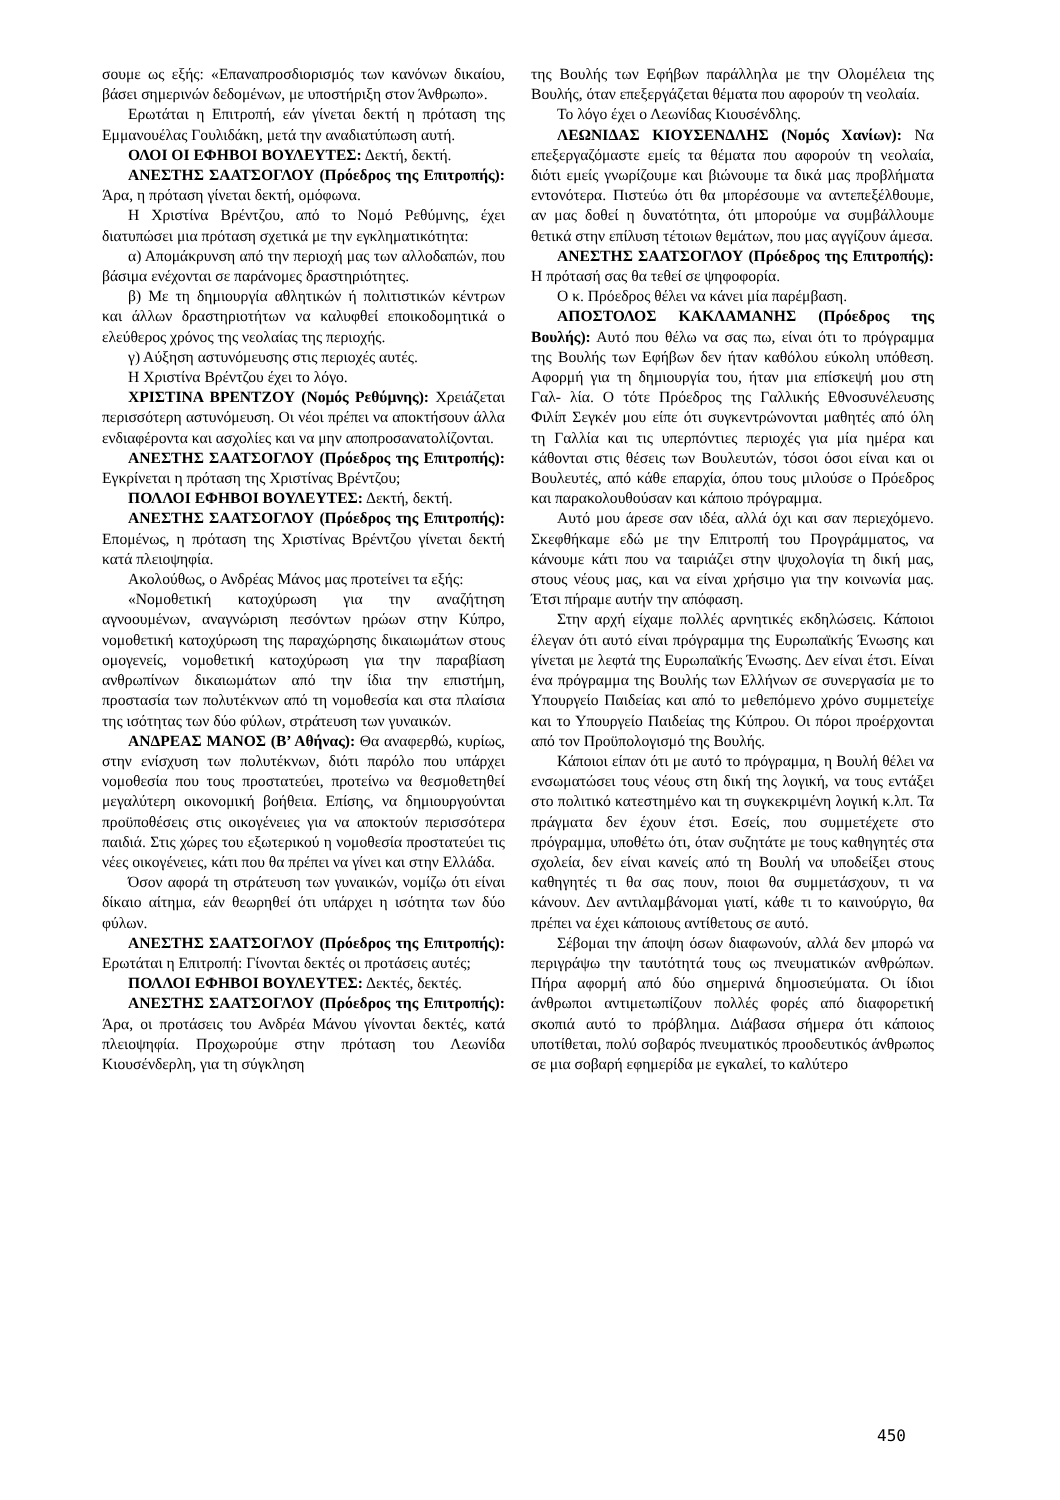σουμε ως εξής: «Επαναπροσδιορισμός των κανόνων δικαίου, βάσει σημερινών δεδομένων, με υποστήριξη στον Άνθρωπο».
Ερωτάται η Επιτροπή, εάν γίνεται δεκτή η πρόταση της Εμμανουέλας Γουλιδάκη, μετά την αναδιατύπωση αυτή.
ΟΛΟΙ ΟΙ ΕΦΗΒΟΙ ΒΟΥΛΕΥΤΕΣ: Δεκτή, δεκτή.
ΑΝΕΣΤΗΣ ΣΑΑΤΣΟΓΛΟΥ (Πρόεδρος της Επιτροπής): Άρα, η πρόταση γίνεται δεκτή, ομόφωνα.
Η Χριστίνα Βρέντζου, από το Νομό Ρεθύμνης, έχει διατυπώσει μια πρόταση σχετικά με την εγκληματικότητα:
α) Απομάκρυνση από την περιοχή μας των αλλοδαπών, που βάσιμα ενέχονται σε παράνομες δραστηριότητες.
β) Με τη δημιουργία αθλητικών ή πολιτιστικών κέντρων και άλλων δραστηριοτήτων να καλυφθεί εποικοδομητικά ο ελεύθερος χρόνος της νεολαίας της περιοχής.
γ) Αύξηση αστυνόμευσης στις περιοχές αυτές.
Η Χριστίνα Βρέντζου έχει το λόγο.
ΧΡΙΣΤΙΝΑ ΒΡΕΝΤΖΟΥ (Νομός Ρεθύμνης): Χρειάζεται περισσότερη αστυνόμευση. Οι νέοι πρέπει να αποκτήσουν άλλα ενδιαφέροντα και ασχολίες και να μην αποπροσανατολίζονται.
ΑΝΕΣΤΗΣ ΣΑΑΤΣΟΓΛΟΥ (Πρόεδρος της Επιτροπής): Εγκρίνεται η πρόταση της Χριστίνας Βρέντζου;
ΠΟΛΛΟΙ ΕΦΗΒΟΙ ΒΟΥΛΕΥΤΕΣ: Δεκτή, δεκτή.
ΑΝΕΣΤΗΣ ΣΑΑΤΣΟΓΛΟΥ (Πρόεδρος της Επιτροπής): Επομένως, η πρόταση της Χριστίνας Βρέντζου γίνεται δεκτή κατά πλειοψηφία.
Ακολούθως, ο Ανδρέας Μάνος μας προτείνει τα εξής:
«Νομοθετική κατοχύρωση για την αναζήτηση αγνοουμένων, αναγνώριση πεσόντων ηρώων στην Κύπρο, νομοθετική κατοχύρωση της παραχώρησης δικαιωμάτων στους ομογενείς, νομοθετική κατοχύρωση για την παραβίαση ανθρωπίνων δικαιωμάτων από την ίδια την επιστήμη, προστασία των πολυτέκνων από τη νομοθεσία και στα πλαίσια της ισότητας των δύο φύλων, στράτευση των γυναικών.
ΑΝΔΡΕΑΣ ΜΑΝΟΣ (Β’ Αθήνας): Θα αναφερθώ, κυρίως, στην ενίσχυση των πολυτέκνων, διότι παρόλο που υπάρχει νομοθεσία που τους προστατεύει, προτείνω να θεσμοθετηθεί μεγαλύτερη οικονομική βοήθεια. Επίσης, να δημιουργούνται προϋποθέσεις στις οικογένειες για να αποκτούν περισσότερα παιδιά. Στις χώρες του εξωτερικού η νομοθεσία προστατεύει τις νέες οικογένειες, κάτι που θα πρέπει να γίνει και στην Ελλάδα.
Όσον αφορά τη στράτευση των γυναικών, νομίζω ότι είναι δίκαιο αίτημα, εάν θεωρηθεί ότι υπάρχει η ισότητα των δύο φύλων.
ΑΝΕΣΤΗΣ ΣΑΑΤΣΟΓΛΟΥ (Πρόεδρος της Επιτροπής): Ερωτάται η Επιτροπή: Γίνονται δεκτές οι προτάσεις αυτές;
ΠΟΛΛΟΙ ΕΦΗΒΟΙ ΒΟΥΛΕΥΤΕΣ: Δεκτές, δεκτές.
ΑΝΕΣΤΗΣ ΣΑΑΤΣΟΓΛΟΥ (Πρόεδρος της Επιτροπής): Άρα, οι προτάσεις του Ανδρέα Μάνου γίνονται δεκτές, κατά πλειοψηφία. Προχωρούμε στην πρόταση του Λεωνίδα Κιουσένδερλη, για τη σύγκληση
της Βουλής των Εφήβων παράλληλα με την Ολομέλεια της Βουλής, όταν επεξεργάζεται θέματα που αφορούν τη νεολαία.
Το λόγο έχει ο Λεωνίδας Κιουσένδλης.
ΛΕΩΝΙΔΑΣ ΚΙΟΥΣΕΝΔΛΗΣ (Νομός Χανίων): Να επεξεργαζόμαστε εμείς τα θέματα που αφορούν τη νεολαία, διότι εμείς γνωρίζουμε και βιώνουμε τα δικά μας προβλήματα εντονότερα. Πιστεύω ότι θα μπορέσουμε να αντεπεξέλθουμε, αν μας δοθεί η δυνατότητα, ότι μπορούμε να συμβάλλουμε θετικά στην επίλυση τέτοιων θεμάτων, που μας αγγίζουν άμεσα.
ΑΝΕΣΤΗΣ ΣΑΑΤΣΟΓΛΟΥ (Πρόεδρος της Επιτροπής): Η πρότασή σας θα τεθεί σε ψηφοφορία.
Ο κ. Πρόεδρος θέλει να κάνει μία παρέμβαση.
ΑΠΟΣΤΟΛΟΣ ΚΑΚΛΑΜΑΝΗΣ (Πρόεδρος της Βουλής): Αυτό που θέλω να σας πω, είναι ότι το πρόγραμμα της Βουλής των Εφήβων δεν ήταν καθόλου εύκολη υπόθεση. Αφορμή για τη δημιουργία του, ήταν μια επίσκεψή μου στη Γαλ- λία. Ο τότε Πρόεδρος της Γαλλικής Εθνοσυνέλευσης Φιλίπ Σεγκέν μου είπε ότι συγκεντρώνονται μαθητές από όλη τη Γαλλία και τις υπερπόντιες περιοχές για μία ημέρα και κάθονται στις θέσεις των Βουλευτών, τόσοι όσοι είναι και οι Βουλευτές, από κάθε επαρχία, όπου τους μιλούσε ο Πρόεδρος και παρακολουθούσαν και κάποιο πρόγραμμα.
Αυτό μου άρεσε σαν ιδέα, αλλά όχι και σαν περιεχόμενο. Σκεφθήκαμε εδώ με την Επιτροπή του Προγράμματος, να κάνουμε κάτι που να ταιριάζει στην ψυχολογία τη δική μας, στους νέους μας, και να είναι χρήσιμο για την κοινωνία μας. Έτσι πήραμε αυτήν την απόφαση.
Στην αρχή είχαμε πολλές αρνητικές εκδηλώσεις. Κάποιοι έλεγαν ότι αυτό είναι πρόγραμμα της Ευρωπαϊκής Ένωσης και γίνεται με λεφτά της Ευρωπαϊκής Ένωσης. Δεν είναι έτσι. Είναι ένα πρόγραμμα της Βουλής των Ελλήνων σε συνεργασία με το Υπουργείο Παιδείας και από το μεθεπόμενο χρόνο συμμετείχε και το Υπουργείο Παιδείας της Κύπρου. Οι πόροι προέρχονται από τον Προϋπολογισμό της Βουλής.
Κάποιοι είπαν ότι με αυτό το πρόγραμμα, η Βουλή θέλει να ενσωματώσει τους νέους στη δική της λογική, να τους εντάξει στο πολιτικό κατεστημένο και τη συγκεκριμένη λογική κ.λπ. Τα πράγματα δεν έχουν έτσι. Εσείς, που συμμετέχετε στο πρόγραμμα, υποθέτω ότι, όταν συζητάτε με τους καθηγητές στα σχολεία, δεν είναι κανείς από τη Βουλή να υποδείξει στους καθηγητές τι θα σας πουν, ποιοι θα συμμετάσχουν, τι να κάνουν. Δεν αντιλαμβάνομαι γιατί, κάθε τι το καινούργιο, θα πρέπει να έχει κάποιους αντίθετους σε αυτό.
Σέβομαι την άποψη όσων διαφωνούν, αλλά δεν μπορώ να περιγράψω την ταυτότητά τους ως πνευματικών ανθρώπων. Πήρα αφορμή από δύο σημερινά δημοσιεύματα. Οι ίδιοι άνθρωποι αντιμετωπίζουν πολλές φορές από διαφορετική σκοπιά αυτό το πρόβλημα. Διάβασα σήμερα ότι κάποιος υποτίθεται, πολύ σοβαρός πνευματικός προοδευτικός άνθρωπος σε μια σοβαρή εφημερίδα με εγκαλεί, το καλύτερο
450